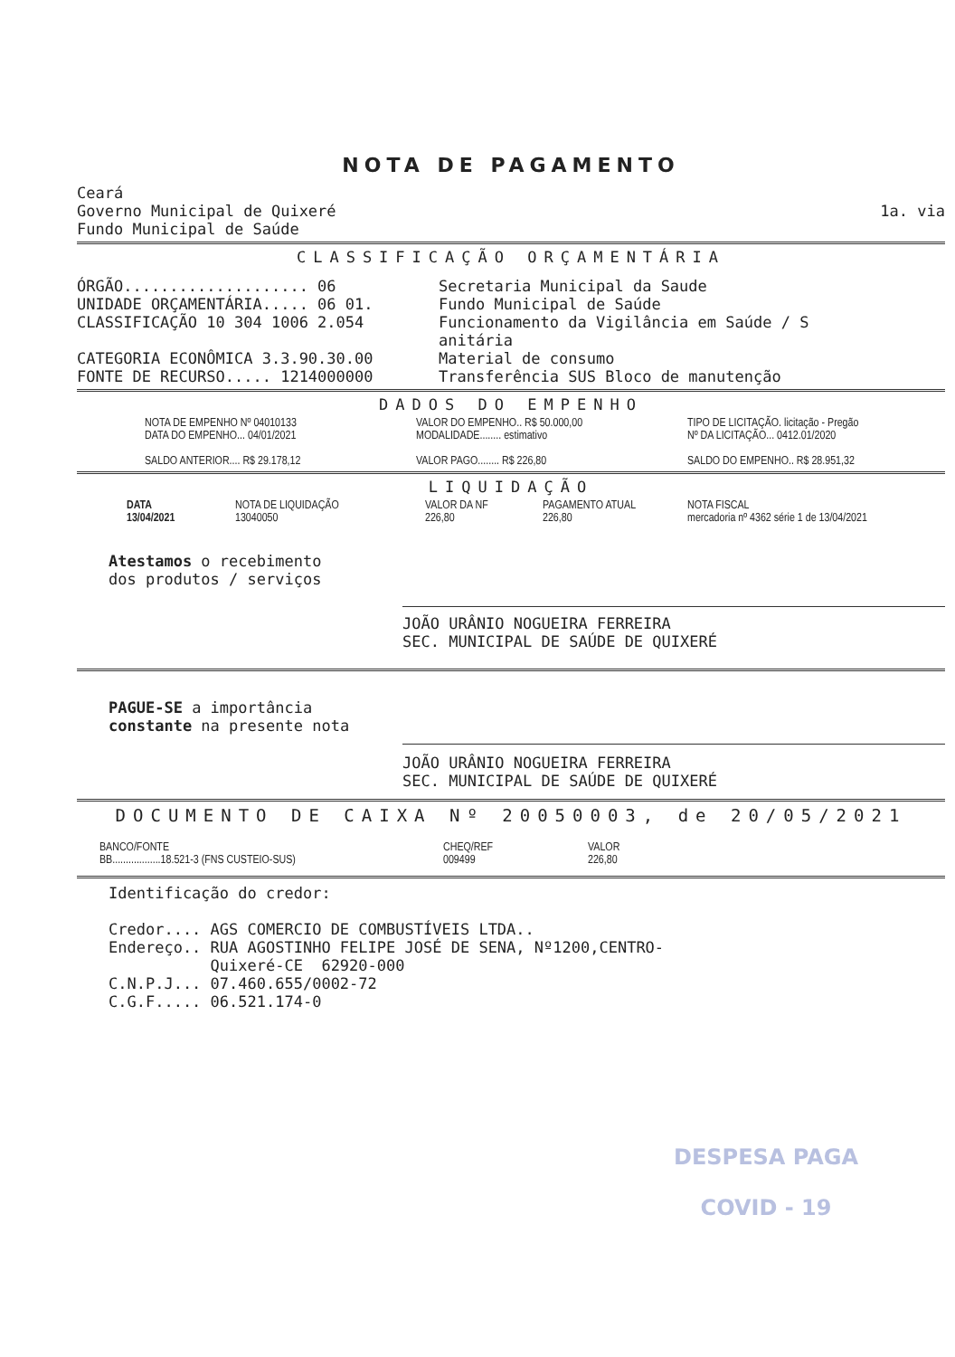NOTA DE PAGAMENTO
Ceará
Governo Municipal de Quixeré
Fundo Municipal de Saúde
1a. via
CLASSIFICAÇÃO ORÇAMENTÁRIA
ÓRGÃO.................... 06
UNIDADE ORÇAMENTÁRIA..... 06 01.
CLASSIFICAÇÃO 10 304 1006 2.054
CATEGORIA ECONÔMICA 3.3.90.30.00
FONTE DE RECURSO..... 1214000000
Secretaria Municipal da Saude
Fundo Municipal de Saúde
Funcionamento da Vigilância em Saúde / S
anitária
Material de consumo
Transferência SUS Bloco de manutenção
DADOS DO EMPENHO
NOTA DE EMPENHO Nº 04010133
DATA DO EMPENHO... 04/01/2021
SALDO ANTERIOR.... R$ 29.178,12
VALOR DO EMPENHO.. R$ 50.000,00
MODALIDADE........ estimativo
VALOR PAGO........ R$ 226,80
TIPO DE LICITAÇÃO. licitação - Pregão
Nº DA LICITAÇÃO... 0412.01/2020
SALDO DO EMPENHO.. R$ 28.951,32
LIQUIDAÇÃO
DATA
13/04/2021
NOTA DE LIQUIDAÇÃO
13040050
VALOR DA NF
226,80
PAGAMENTO ATUAL
226,80
NOTA FISCAL
mercadoria nº 4362 série 1 de 13/04/2021
Atestamos o recebimento
dos produtos / serviços
JOÃO URÂNIO NOGUEIRA FERREIRA
SEC. MUNICIPAL DE SAÚDE DE QUIXERÉ
PAGUE-SE a importância
constante na presente nota
JOÃO URÂNIO NOGUEIRA FERREIRA
SEC. MUNICIPAL DE SAÚDE DE QUIXERÉ
DOCUMENTO DE CAIXA Nº 20050003, de 20/05/2021
BANCO/FONTE
BB..................18.521-3 (FNS CUSTEIO-SUS)
CHEQ/REF
009499
VALOR
226,80
Identificação do credor:
Credor.... AGS COMERCIO DE COMBUSTÍVEIS LTDA.. Endereço.. RUA AGOSTINHO FELIPE JOSÉ DE SENA, Nº1200,CENTRO- Quixeré-CE 62920-000 C.N.P.J... 07.460.655/0002-72 C.G.F..... 06.521.174-0
DESPESA PAGA
COVID - 19